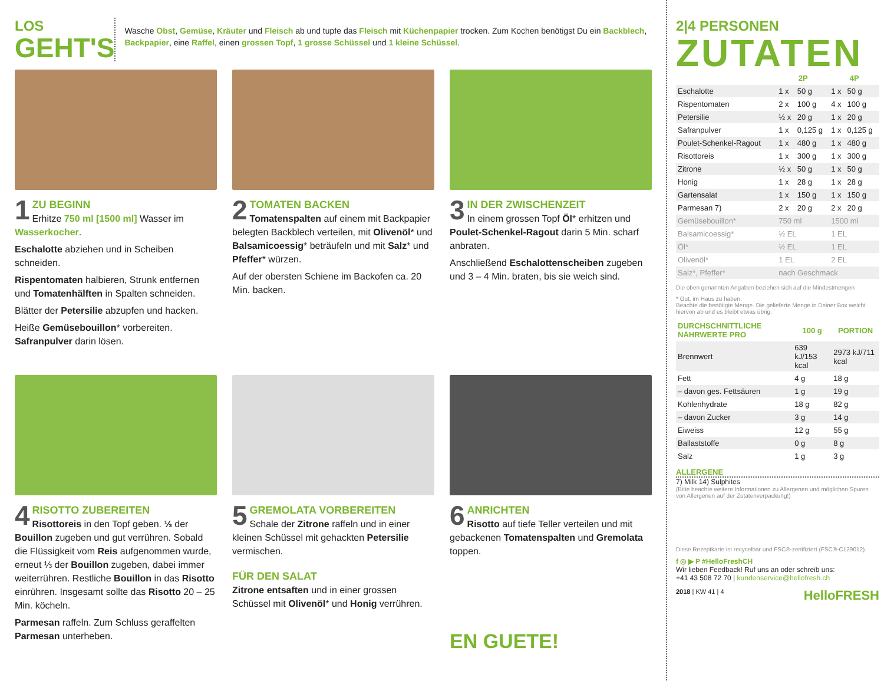LOS
GEHT'S
Wasche Obst, Gemüse, Kräuter und Fleisch ab und tupfe das Fleisch mit Küchenpapier trocken. Zum Kochen benötigst Du ein Backblech, Backpapier, eine Raffel, einen grossen Topf, 1 grosse Schüssel und 1 kleine Schüssel.
1 ZU BEGINN
Erhitze 750 ml [1500 ml] Wasser im Wasserkocher.
Eschalotte abziehen und in Scheiben schneiden.
Rispentomaten halbieren, Strunk entfernen und Tomatenhälften in Spalten schneiden.
Blätter der Petersilie abzupfen und hacken.
Heiße Gemüsebouillon* vorbereiten. Safranpulver darin lösen.
2 TOMATEN BACKEN
Tomatenspalten auf einem mit Backpapier belegten Backblech verteilen, mit Olivenöl* und Balsamicoessig* beträufeln und mit Salz* und Pfeffer* würzen.
Auf der obersten Schiene im Backofen ca. 20 Min. backen.
3 IN DER ZWISCHENZEIT
In einem grossen Topf Öl* erhitzen und Poulet-Schenkel-Ragout darin 5 Min. scharf anbraten.
Anschließend Eschalottenscheiben zugeben und 3 – 4 Min. braten, bis sie weich sind.
4 RISOTTO ZUBEREITEN
Risottoreis in den Topf geben. ⅓ der Bouillon zugeben und gut verrühren. Sobald die Flüssigkeit vom Reis aufgenommen wurde, erneut ⅓ der Bouillon zugeben, dabei immer weiterrühren. Restliche Bouillon in das Risotto einrühren. Insgesamt sollte das Risotto 20 – 25 Min. köcheln.
Parmesan raffeln. Zum Schluss geraffelten Parmesan unterheben.
5 GREMOLATA VORBEREITEN
Schale der Zitrone raffeln und in einer kleinen Schüssel mit gehackten Petersilie vermischen.
FÜR DEN SALAT
Zitrone entsaften und in einer grossen Schüssel mit Olivenöl* und Honig verrühren.
6 ANRICHTEN
Risotto auf tiefe Teller verteilen und mit gebackenen Tomatenspalten und Gremolata toppen.
EN GUETE!
2|4 PERSONEN
ZUTATEN
| | 2P | | 4P | |
| --- | --- | --- | --- | --- |
| Eschalotte | 1 x | 50 g | 1 x | 50 g |
| Rispentomaten | 2 x | 100 g | 4 x | 100 g |
| Petersilie | ½ x | 20 g | 1 x | 20 g |
| Safranpulver | 1 x | 0,125 g | 1 x | 0,125 g |
| Poulet-Schenkel-Ragout | 1 x | 480 g | 1 x | 480 g |
| Risottoreis | 1 x | 300 g | 1 x | 300 g |
| Zitrone | ½ x | 50 g | 1 x | 50 g |
| Honig | 1 x | 28 g | 1 x | 28 g |
| Gartensalat | 1 x | 150 g | 1 x | 150 g |
| Parmesan 7) | 2 x | 20 g | 2 x | 20 g |
| Gemüsebouillon* | 750 ml | | 1500 ml | |
| Balsamicoessig* | ½ EL | | 1 EL | |
| Öl* | ½ EL | | 1 EL | |
| Olivenöl* | 1 EL | | 2 EL | |
| Salz*, Pfeffer* | nach Geschmack | | | |
Die oben genannten Angaben beziehen sich auf die Mindestmengen
* Gut, im Haus zu haben.
Beachte die benötigte Menge. Die gelieferte Menge in Deiner Box weicht hiervon ab und es bleibt etwas übrig.
| DURCHSCHNITTLICHE NÄHRWERTE PRO | 100 g | PORTION |
| --- | --- | --- |
| Brennwert | 639 kJ/153 kcal | 2973 kJ/711 kcal |
| Fett | 4 g | 18 g |
| – davon ges. Fettsäuren | 1 g | 19 g |
| Kohlenhydrate | 18 g | 82 g |
| – davon Zucker | 3 g | 14 g |
| Eiweiss | 12 g | 55 g |
| Ballaststoffe | 0 g | 8 g |
| Salz | 1 g | 3 g |
ALLERGENE
7) Milk 14) Sulphites
(Bitte beachte weitere Informationen zu Allergenen und möglichen Spuren von Allergenen auf der Zutatenverpackung!)
Diese Rezeptkarte ist recycelbar und FSC®-zertifiziert (FSC®-C129012).
f ◎ ▶ P #HelloFreshCH
Wir lieben Feedback! Ruf uns an oder schreib uns:
+41 43 508 72 70 | kundenservice@hellofresh.ch
2018 | KW 41 | 4 HelloFRESH